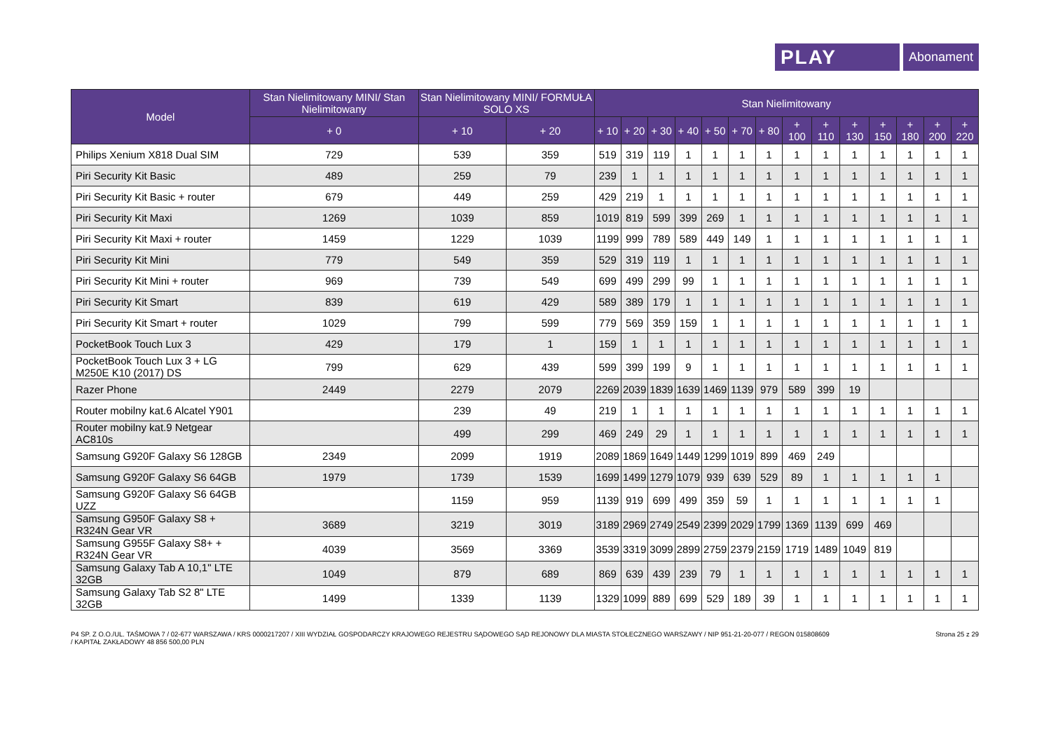PLAY
Abonament
| Model | Stan Nielimitowany MINI/ Stan Nielimitowany | Stan Nielimitowany MINI/ FORMUŁA SOLO XS | | Stan Nielimitowany | | | | | | | | | | | | | |
| --- | --- | --- | --- | --- | --- | --- | --- | --- | --- | --- | --- | --- | --- | --- | --- | --- | --- |
| | + 0 | + 10 | + 20 | + 10 | + 20 | + 30 | + 40 | + 50 | + 70 | + 80 | + 100 | + 110 | + 130 | + 150 | + 180 | + 200 | + 220 |
| Philips Xenium X818 Dual SIM | 729 | 539 | 359 | 519 | 319 | 119 | 1 | 1 | 1 | 1 | 1 | 1 | 1 | 1 | 1 | 1 | 1 |
| Piri Security Kit Basic | 489 | 259 | 79 | 239 | 1 | 1 | 1 | 1 | 1 | 1 | 1 | 1 | 1 | 1 | 1 | 1 | 1 |
| Piri Security Kit Basic + router | 679 | 449 | 259 | 429 | 219 | 1 | 1 | 1 | 1 | 1 | 1 | 1 | 1 | 1 | 1 | 1 | 1 |
| Piri Security Kit Maxi | 1269 | 1039 | 859 | 1019 | 819 | 599 | 399 | 269 | 1 | 1 | 1 | 1 | 1 | 1 | 1 | 1 | 1 |
| Piri Security Kit Maxi + router | 1459 | 1229 | 1039 | 1199 | 999 | 789 | 589 | 449 | 149 | 1 | 1 | 1 | 1 | 1 | 1 | 1 | 1 |
| Piri Security Kit Mini | 779 | 549 | 359 | 529 | 319 | 119 | 1 | 1 | 1 | 1 | 1 | 1 | 1 | 1 | 1 | 1 | 1 |
| Piri Security Kit Mini + router | 969 | 739 | 549 | 699 | 499 | 299 | 99 | 1 | 1 | 1 | 1 | 1 | 1 | 1 | 1 | 1 | 1 |
| Piri Security Kit Smart | 839 | 619 | 429 | 589 | 389 | 179 | 1 | 1 | 1 | 1 | 1 | 1 | 1 | 1 | 1 | 1 | 1 |
| Piri Security Kit Smart + router | 1029 | 799 | 599 | 779 | 569 | 359 | 159 | 1 | 1 | 1 | 1 | 1 | 1 | 1 | 1 | 1 | 1 |
| PocketBook Touch Lux 3 | 429 | 179 | 1 | 159 | 1 | 1 | 1 | 1 | 1 | 1 | 1 | 1 | 1 | 1 | 1 | 1 | 1 |
| PocketBook Touch Lux 3 + LG M250E K10 (2017) DS | 799 | 629 | 439 | 599 | 399 | 199 | 9 | 1 | 1 | 1 | 1 | 1 | 1 | 1 | 1 | 1 | 1 |
| Razer Phone | 2449 | 2279 | 2079 | 2269 | 2039 | 1839 | 1639 | 1469 | 1139 | 979 | 589 | 399 | 19 | | | | |
| Router mobilny kat.6 Alcatel Y901 | | 239 | 49 | 219 | 1 | 1 | 1 | 1 | 1 | 1 | 1 | 1 | 1 | 1 | 1 | 1 | 1 |
| Router mobilny kat.9 Netgear AC810s | | 499 | 299 | 469 | 249 | 29 | 1 | 1 | 1 | 1 | 1 | 1 | 1 | 1 | 1 | 1 | 1 |
| Samsung G920F Galaxy S6 128GB | 2349 | 2099 | 1919 | 2089 | 1869 | 1649 | 1449 | 1299 | 1019 | 899 | 469 | 249 | | | | | |
| Samsung G920F Galaxy S6 64GB | 1979 | 1739 | 1539 | 1699 | 1499 | 1279 | 1079 | 939 | 639 | 529 | 89 | 1 | 1 | 1 | 1 | 1 | |
| Samsung G920F Galaxy S6 64GB UZZ | | 1159 | 959 | 1139 | 919 | 699 | 499 | 359 | 59 | 1 | 1 | 1 | 1 | 1 | 1 | 1 | |
| Samsung G950F Galaxy S8 + R324N Gear VR | 3689 | 3219 | 3019 | 3189 | 2969 | 2749 | 2549 | 2399 | 2029 | 1799 | 1369 | 1139 | 699 | 469 | | | |
| Samsung G955F Galaxy S8+ + R324N Gear VR | 4039 | 3569 | 3369 | 3539 | 3319 | 3099 | 2899 | 2759 | 2379 | 2159 | 1719 | 1489 | 1049 | 819 | | | |
| Samsung Galaxy Tab A 10,1" LTE 32GB | 1049 | 879 | 689 | 869 | 639 | 439 | 239 | 79 | 1 | 1 | 1 | 1 | 1 | 1 | 1 | 1 | 1 |
| Samsung Galaxy Tab S2 8" LTE 32GB | 1499 | 1339 | 1139 | 1329 | 1099 | 889 | 699 | 529 | 189 | 39 | 1 | 1 | 1 | 1 | 1 | 1 | 1 |
P4 SP. Z O.O./UL. TAŚMOWA 7 / 02-677 WARSZAWA / KRS 0000217207 / XIII WYDZIAŁ GOSPODARCZY KRAJOWEGO REJESTRU SĄDOWEGO SĄD REJONOWY DLA MIASTA STOŁECZNEGO WARSZAWY / NIP 951-21-20-077 / REGON 015808609
/ KAPITAŁ ZAKŁADOWY 48 856 500,00 PLN
Strona 25 z 29